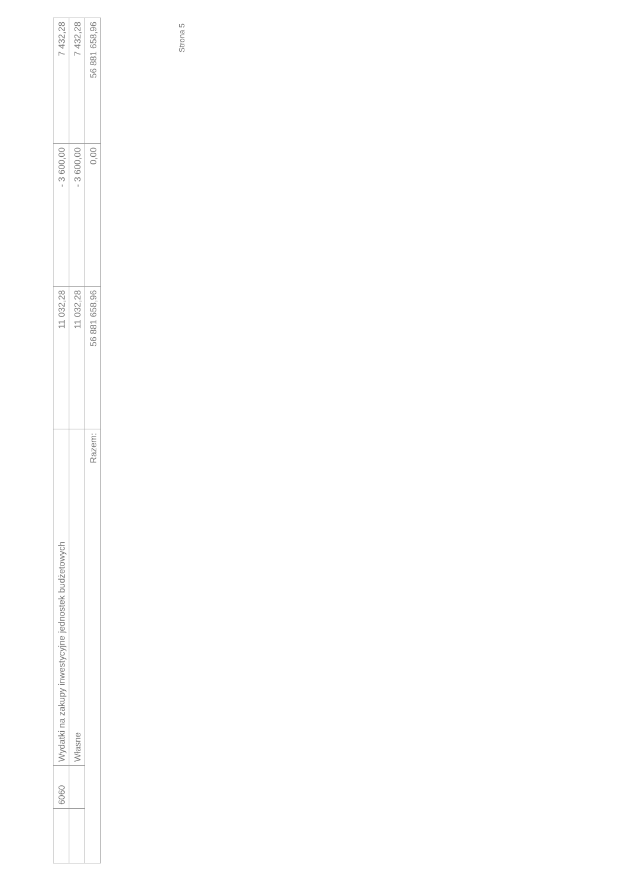| | 6060 | Wydatki na zakupy inwestycyjne jednostek budżetowych | 11 032,28 | - 3 600,00 | 7 432,28 |
| | | Własne | 11 032,28 | - 3 600,00 | 7 432,28 |
| Razem: | | | 56 881 658,96 | 0,00 | 56 881 658,96 |
Strona 5